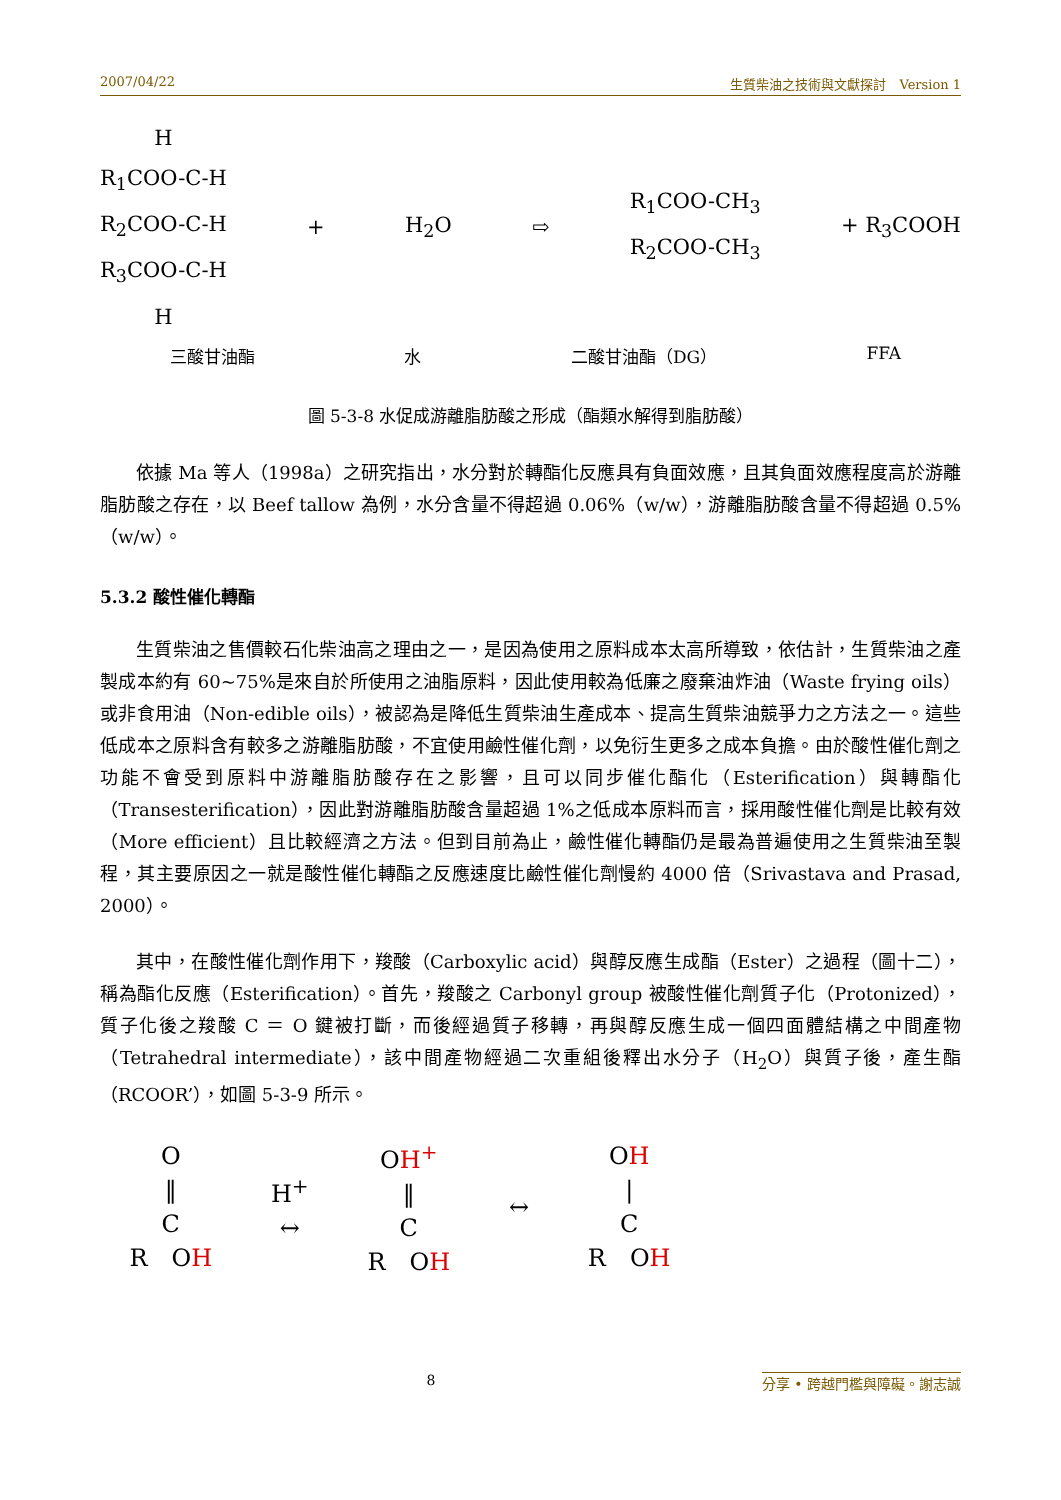2007/04/22 生質柴油之技術與文獻探討　Version 1
H
R<sub>1</sub>COO-C-H
R<sub>2</sub>COO-C-H
R<sub>3</sub>COO-C-H
H
+ H<sub>2</sub>O ⇨
R<sub>1</sub>COO-CH<sub>3</sub>
R<sub>2</sub>COO-CH<sub>3</sub>
+ R<sub>3</sub>COOH
三酸甘油酯 水 二酸甘油酯（DG） FFA
圖 5-3-8 水促成游離脂肪酸之形成（酯類水解得到脂肪酸）
依據 Ma 等人（1998a）之研究指出，水分對於轉酯化反應具有負面效應，且其負面效應程度高於游離脂肪酸之存在，以 Beef tallow 為例，水分含量不得超過 0.06%（w/w），游離脂肪酸含量不得超過 0.5%（w/w）。
5.3.2 酸性催化轉酯
生質柴油之售價較石化柴油高之理由之一，是因為使用之原料成本太高所導致，依估計，生質柴油之產製成本約有 60~75%是來自於所使用之油脂原料，因此使用較為低廉之廢棄油炸油（Waste frying oils）或非食用油（Non-edible oils），被認為是降低生質柴油生產成本、提高生質柴油競爭力之方法之一。這些低成本之原料含有較多之游離脂肪酸，不宜使用鹼性催化劑，以免衍生更多之成本負擔。由於酸性催化劑之功能不會受到原料中游離脂肪酸存在之影響，且可以同步催化酯化（Esterification）與轉酯化（Transesterification），因此對游離脂肪酸含量超過 1%之低成本原料而言，採用酸性催化劑是比較有效（More efficient）且比較經濟之方法。但到目前為止，鹼性催化轉酯仍是最為普遍使用之生質柴油至製程，其主要原因之一就是酸性催化轉酯之反應速度比鹼性催化劑慢約 4000 倍（Srivastava and Prasad, 2000）。
其中，在酸性催化劑作用下，羧酸（Carboxylic acid）與醇反應生成酯（Ester）之過程（圖十二），稱為酯化反應（Esterification）。首先，羧酸之 Carbonyl group 被酸性催化劑質子化（Protonized），質子化後之羧酸 C ＝ O 鍵被打斷，而後經過質子移轉，再與醇反應生成一個四面體結構之中間產物（Tetrahedral intermediate），該中間產物經過二次重組後釋出水分子（H<sub>2</sub>O）與質子後，產生酯（RCOOR’），如圖 5-3-9 所示。
O
‖
C
R　OH
H<sup>+</sup>
↔
OH<sup>+</sup>
‖
C
R　OH
↔
OH
|
C
R　OH
8 分享 • 跨越門檻與障礙。謝志誠